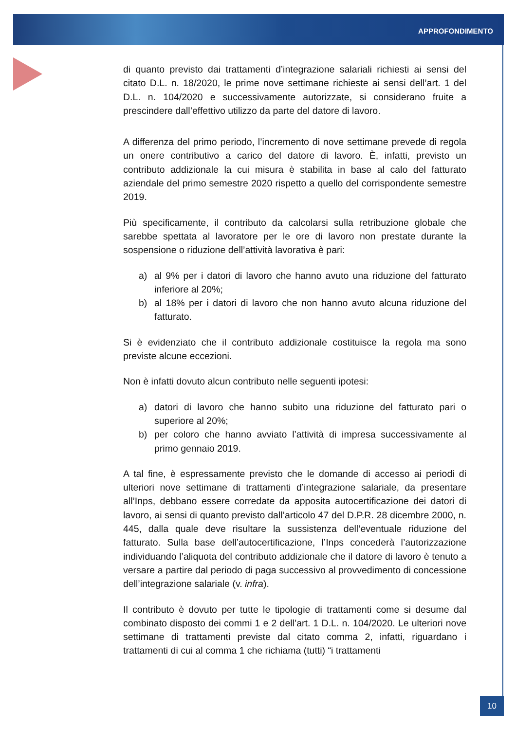APPROFONDIMENTO
di quanto previsto dai trattamenti d’integrazione salariali richiesti ai sensi del citato D.L. n. 18/2020, le prime nove settimane richieste ai sensi dell’art. 1 del D.L. n. 104/2020 e successivamente autorizzate, si considerano fruite a prescindere dall’effettivo utilizzo da parte del datore di lavoro.
A differenza del primo periodo, l’incremento di nove settimane prevede di regola un onere contributivo a carico del datore di lavoro. È, infatti, previsto un contributo addizionale la cui misura è stabilita in base al calo del fatturato aziendale del primo semestre 2020 rispetto a quello del corrispondente semestre 2019.
Più specificamente, il contributo da calcolarsi sulla retribuzione globale che sarebbe spettata al lavoratore per le ore di lavoro non prestate durante la sospensione o riduzione dell’attività lavorativa è pari:
a) al 9% per i datori di lavoro che hanno avuto una riduzione del fatturato inferiore al 20%;
b) al 18% per i datori di lavoro che non hanno avuto alcuna riduzione del fatturato.
Si è evidenziato che il contributo addizionale costituisce la regola ma sono previste alcune eccezioni.
Non è infatti dovuto alcun contributo nelle seguenti ipotesi:
a) datori di lavoro che hanno subito una riduzione del fatturato pari o superiore al 20%;
b) per coloro che hanno avviato l’attività di impresa successivamente al primo gennaio 2019.
A tal fine, è espressamente previsto che le domande di accesso ai periodi di ulteriori nove settimane di trattamenti d’integrazione salariale, da presentare all’Inps, debbano essere corredate da apposita autocertificazione dei datori di lavoro, ai sensi di quanto previsto dall’articolo 47 del D.P.R. 28 dicembre 2000, n. 445, dalla quale deve risultare la sussistenza dell’eventuale riduzione del fatturato. Sulla base dell’autocertificazione, l’Inps concederà l’autorizzazione individuando l’aliquota del contributo addizionale che il datore di lavoro è tenuto a versare a partire dal periodo di paga successivo al provvedimento di concessione dell’integrazione salariale (v. infra).
Il contributo è dovuto per tutte le tipologie di trattamenti come si desume dal combinato disposto dei commi 1 e 2 dell’art. 1 D.L. n. 104/2020. Le ulteriori nove settimane di trattamenti previste dal citato comma 2, infatti, riguardano i trattamenti di cui al comma 1 che richiama (tutti) “i trattamenti
10